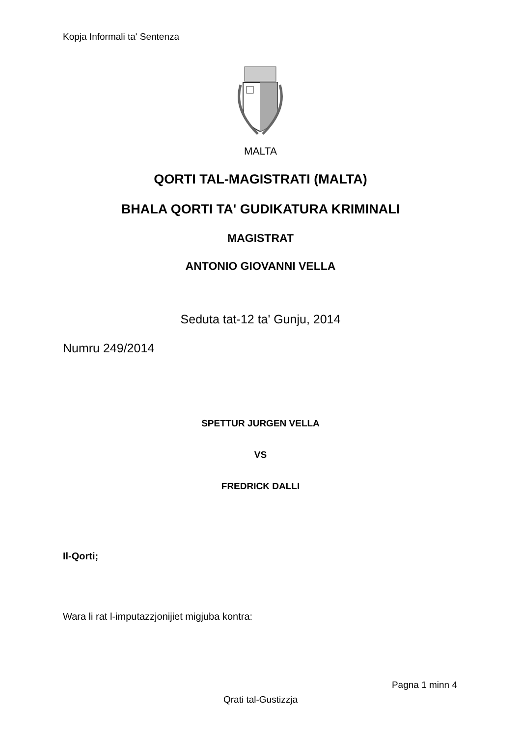Kopja Informali ta' Sentenza
MALTA
QORTI TAL-MAGISTRATI (MALTA)
BHALA QORTI TA' GUDIKATURA KRIMINALI
MAGISTRAT
ANTONIO GIOVANNI VELLA
Seduta tat-12 ta' Gunju, 2014
Numru 249/2014
SPETTUR JURGEN VELLA
VS
FREDRICK DALLI
Il-Qorti;
Wara li rat l-imputazzjonijiet migjuba kontra:
Pagna 1 minn 4
Qrati tal-Gustizzja